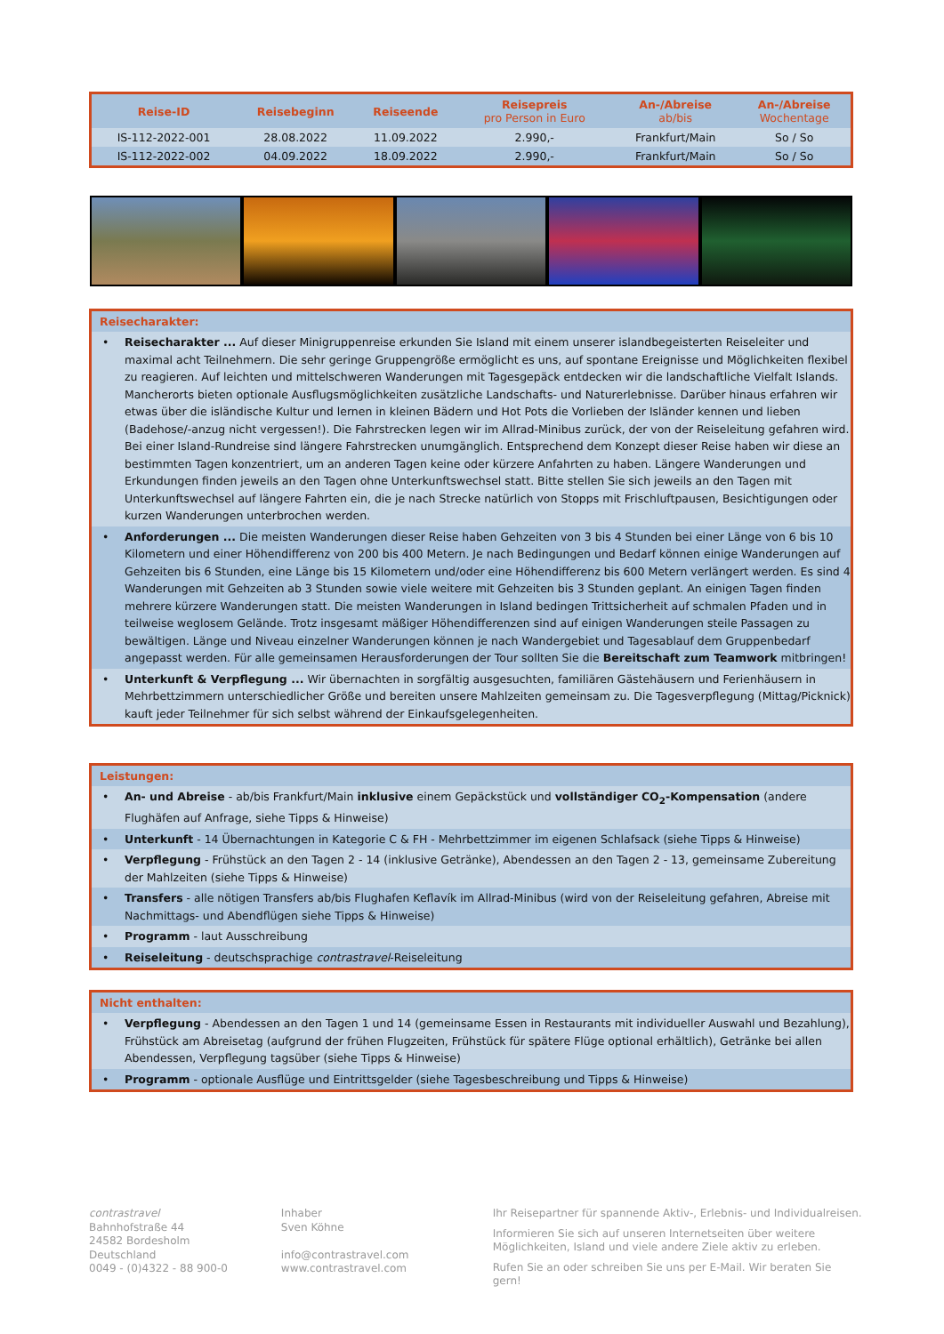| Reise-ID | Reisebeginn | Reiseende | Reisepreis pro Person in Euro | An-/Abreise ab/bis | An-/Abreise Wochentage |
| --- | --- | --- | --- | --- | --- |
| IS-112-2022-001 | 28.08.2022 | 11.09.2022 | 2.990,- | Frankfurt/Main | So / So |
| IS-112-2022-002 | 04.09.2022 | 18.09.2022 | 2.990,- | Frankfurt/Main | So / So |
Reisecharakter:
• Reisecharakter ... Auf dieser Minigruppenreise erkunden Sie Island mit einem unserer islandbegeisterten Reiseleiter und maximal acht Teilnehmern. Die sehr geringe Gruppengröße ermöglicht es uns, auf spontane Ereignisse und Möglichkeiten flexibel zu reagieren. Auf leichten und mittelschweren Wanderungen mit Tagesgepäck entdecken wir die landschaftliche Vielfalt Islands. Mancherorts bieten optionale Ausflugsmöglichkeiten zusätzliche Landschafts- und Naturerlebnisse. Darüber hinaus erfahren wir etwas über die isländische Kultur und lernen in kleinen Bädern und Hot Pots die Vorlieben der Isländer kennen und lieben (Badehose/-anzug nicht vergessen!). Die Fahrstrecken legen wir im Allrad-Minibus zurück, der von der Reiseleitung gefahren wird. Bei einer Island-Rundreise sind längere Fahrstrecken unumgänglich. Entsprechend dem Konzept dieser Reise haben wir diese an bestimmten Tagen konzentriert, um an anderen Tagen keine oder kürzere Anfahrten zu haben. Längere Wanderungen und Erkundungen finden jeweils an den Tagen ohne Unterkunftswechsel statt. Bitte stellen Sie sich jeweils an den Tagen mit Unterkunftswechsel auf längere Fahrten ein, die je nach Strecke natürlich von Stopps mit Frischluftpausen, Besichtigungen oder kurzen Wanderungen unterbrochen werden.
• Anforderungen ... Die meisten Wanderungen dieser Reise haben Gehzeiten von 3 bis 4 Stunden bei einer Länge von 6 bis 10 Kilometern und einer Höhendifferenz von 200 bis 400 Metern. Je nach Bedingungen und Bedarf können einige Wanderungen auf Gehzeiten bis 6 Stunden, eine Länge bis 15 Kilometern und/oder eine Höhendifferenz bis 600 Metern verlängert werden. Es sind 4 Wanderungen mit Gehzeiten ab 3 Stunden sowie viele weitere mit Gehzeiten bis 3 Stunden geplant. An einigen Tagen finden mehrere kürzere Wanderungen statt. Die meisten Wanderungen in Island bedingen Trittsicherheit auf schmalen Pfaden und in teilweise weglosem Gelände. Trotz insgesamt mäßiger Höhen­differenzen sind auf einigen Wanderungen steile Passagen zu bewältigen. Länge und Niveau einzelner Wanderungen können je nach Wandergebiet und Tagesablauf dem Gruppenbedarf angepasst werden. Für alle gemeinsamen Herausforderungen der Tour sollten Sie die Bereitschaft zum Teamwork mitbringen!
• Unterkunft & Verpflegung ... Wir übernachten in sorgfältig ausgesuchten, familiären Gästehäusern und Ferienhäusern in Mehrbettzimmern unterschiedlicher Größe und bereiten unsere Mahlzeiten gemeinsam zu. Die Tagesverpflegung (Mittag/Picknick) kauft jeder Teilnehmer für sich selbst während der Einkaufsgelegenheiten.
Leistungen:
• An- und Abreise - ab/bis Frankfurt/Main inklusive einem Gepäckstück und vollständiger CO<sub>2</sub>-Kompensation (andere Flughäfen auf Anfrage, siehe Tipps & Hinweise)
• Unterkunft - 14 Übernachtungen in Kategorie C & FH - Mehrbettzimmer im eigenen Schlafsack (siehe Tipps & Hinweise)
• Verpflegung - Frühstück an den Tagen 2 - 14 (inklusive Getränke), Abendessen an den Tagen 2 - 13, gemeinsame Zubereitung der Mahlzeiten (siehe Tipps & Hinweise)
• Transfers - alle nötigen Transfers ab/bis Flughafen Keflavík im Allrad-Minibus (wird von der Reiseleitung gefahren, Abreise mit Nachmittags- und Abendflügen siehe Tipps & Hinweise)
• Programm - laut Ausschreibung
• Reiseleitung - deutschsprachige contrastravel-Reiseleitung
Nicht enthalten:
• Verpflegung - Abendessen an den Tagen 1 und 14 (gemeinsame Essen in Restaurants mit individueller Auswahl und Bezahlung), Frühstück am Abreisetag (aufgrund der frühen Flugzeiten, Frühstück für spätere Flüge optional erhältlich), Getränke bei allen Abendessen, Verpflegung tagsüber (siehe Tipps & Hinweise)
• Programm - optionale Ausflüge und Eintrittsgelder (siehe Tagesbeschreibung und Tipps & Hinweise)
contrastravel
Bahnhofstraße 44
24582 Bordesholm
Deutschland
0049 - (0)4322 - 88 900-0
Inhaber
Sven Köhne
info@contrastravel.com
www.contrastravel.com
Ihr Reisepartner für spannende Aktiv-, Erlebnis- und Individualreisen.
Informieren Sie sich auf unseren Internetseiten über weitere
Möglichkeiten, Island und viele andere Ziele aktiv zu erleben.
Rufen Sie an oder schreiben Sie uns per E-Mail. Wir beraten Sie gern!